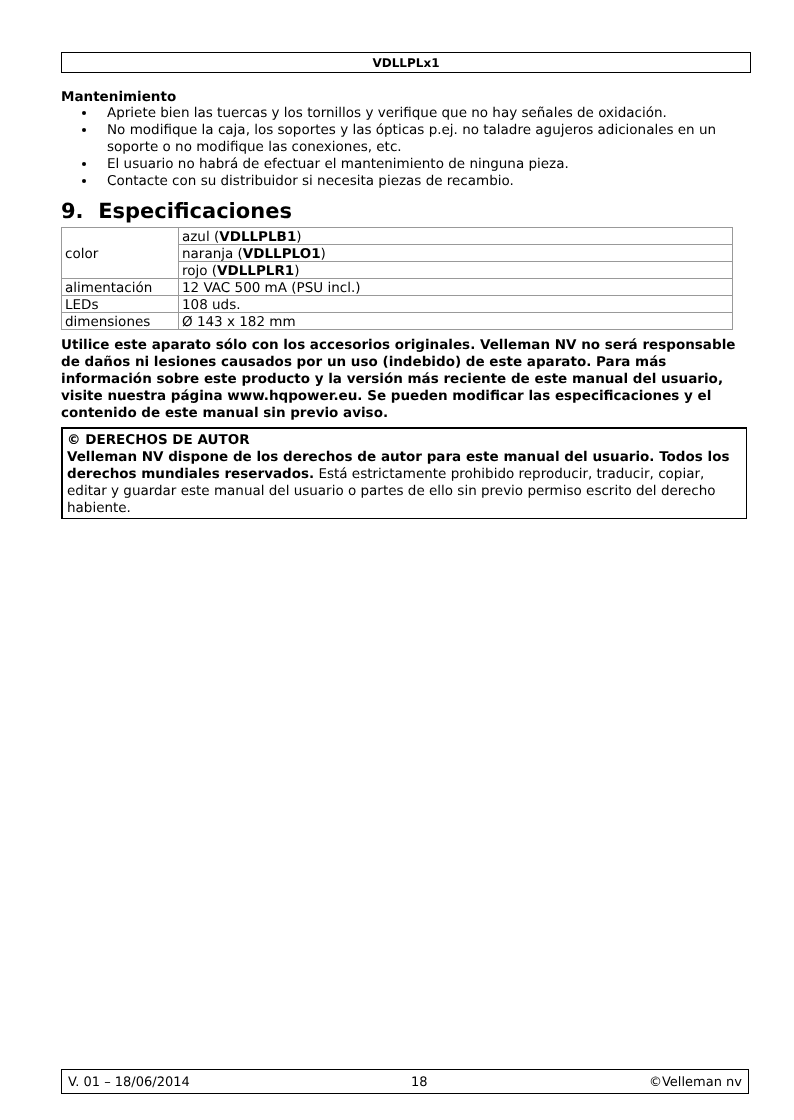VDLLPLx1
Mantenimiento
Apriete bien las tuercas y los tornillos y verifique que no hay señales de oxidación.
No modifique la caja, los soportes y las ópticas p.ej. no taladre agujeros adicionales en un soporte o no modifique las conexiones, etc.
El usuario no habrá de efectuar el mantenimiento de ninguna pieza.
Contacte con su distribuidor si necesita piezas de recambio.
9. Especificaciones
| color | azul ( VDLLPLB1 ) |
| | naranja ( VDLLPLO1 ) |
| | rojo ( VDLLPLR1 ) |
| alimentación | 12 VAC 500 mA (PSU incl.) |
| LEDs | 108 uds. |
| dimensiones | Ø 143 x 182 mm |
Utilice este aparato sólo con los accesorios originales. Velleman NV no será responsable de daños ni lesiones causados por un uso (indebido) de este aparato. Para más información sobre este producto y la versión más reciente de este manual del usuario, visite nuestra página www.hqpower.eu. Se pueden modificar las especificaciones y el contenido de este manual sin previo aviso.
© DERECHOS DE AUTOR
Velleman NV dispone de los derechos de autor para este manual del usuario. Todos los derechos mundiales reservados. Está estrictamente prohibido reproducir, traducir, copiar, editar y guardar este manual del usuario o partes de ello sin previo permiso escrito del derecho habiente.
V. 01 – 18/06/2014 18 ©Velleman nv